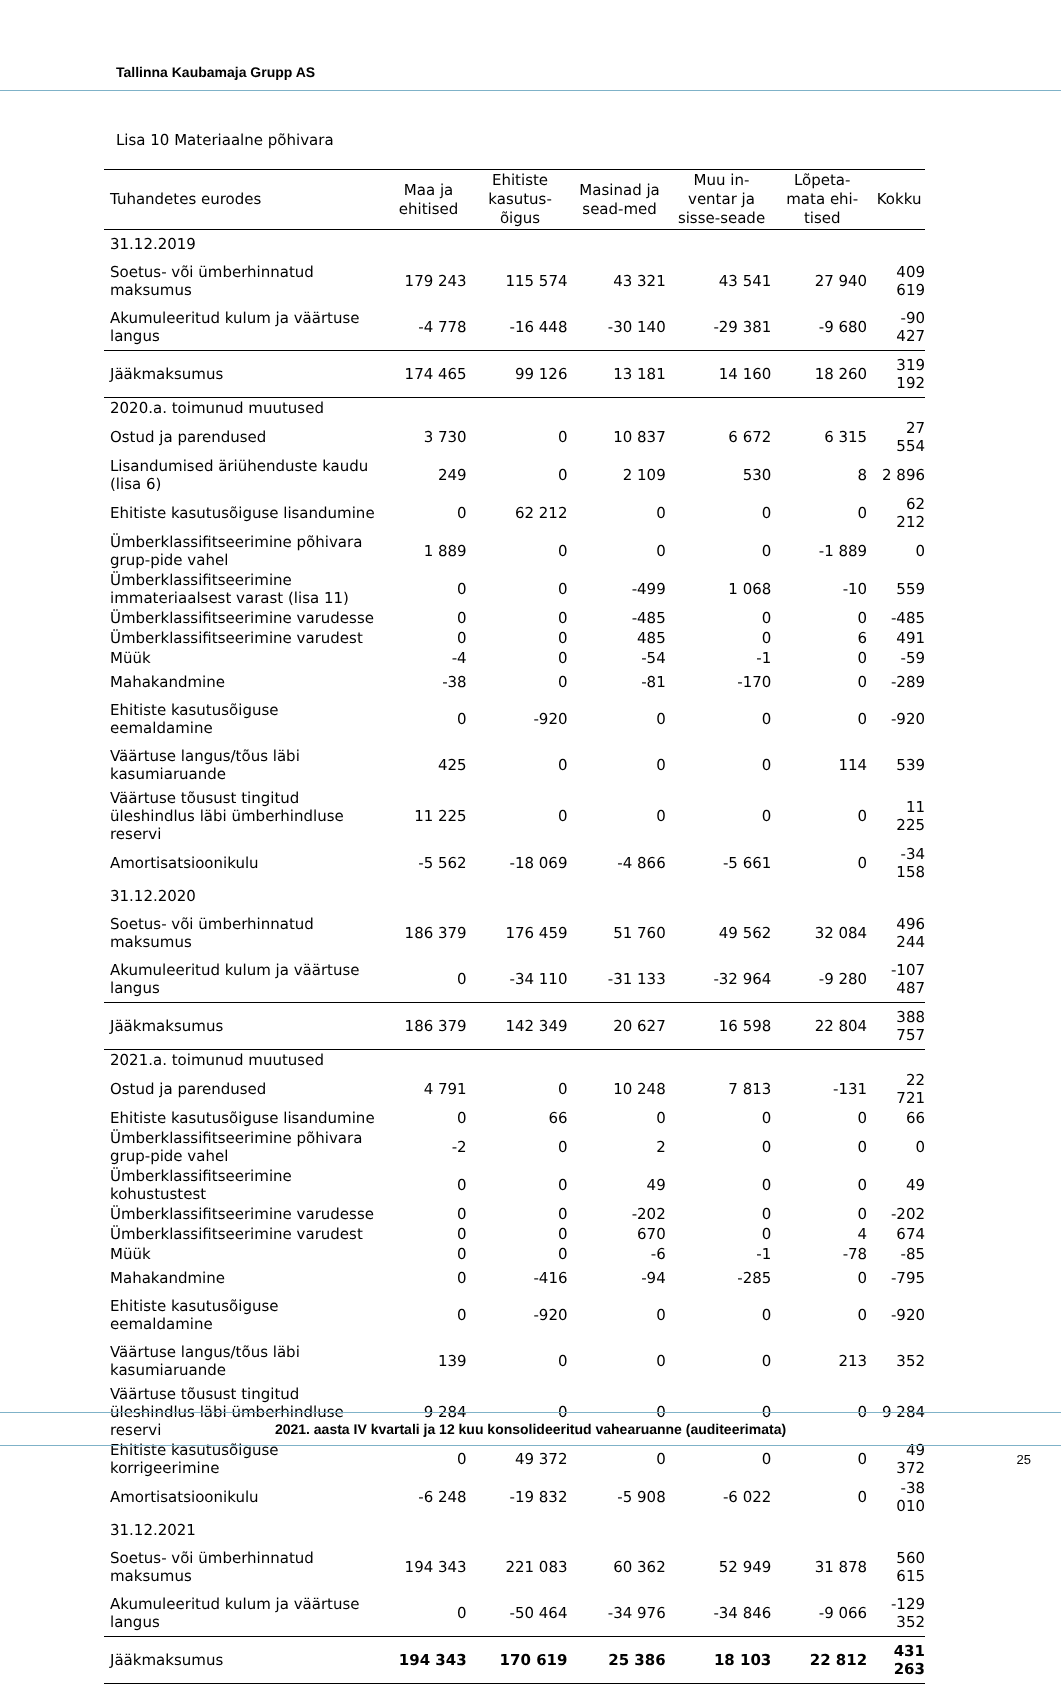Tallinna Kaubamaja Grupp AS
Lisa 10 Materiaalne põhivara
| Tuhandetes eurodes | Maa ja ehitised | Ehitiste kasutus-õigus | Masinad ja sead-med | Muu in-ventar ja sisse-seade | Lõpeta-mata ehi-tised | Kokku |
| --- | --- | --- | --- | --- | --- | --- |
| 31.12.2019 | | | | | | |
| Soetus- või ümberhinnatud maksumus | 179 243 | 115 574 | 43 321 | 43 541 | 27 940 | 409 619 |
| Akumuleeritud kulum ja väärtuse langus | -4 778 | -16 448 | -30 140 | -29 381 | -9 680 | -90 427 |
| Jääkmaksumus | 174 465 | 99 126 | 13 181 | 14 160 | 18 260 | 319 192 |
| 2020.a. toimunud muutused | | | | | | |
| Ostud ja parendused | 3 730 | 0 | 10 837 | 6 672 | 6 315 | 27 554 |
| Lisandumised äriühenduste kaudu (lisa 6) | 249 | 0 | 2 109 | 530 | 8 | 2 896 |
| Ehitiste kasutusõiguse lisandumine | 0 | 62 212 | 0 | 0 | 0 | 62 212 |
| Ümberklassifitseerimine põhivara grup-pide vahel | 1 889 | 0 | 0 | 0 | -1 889 | 0 |
| Ümberklassifitseerimine immateriaalsest varast (lisa 11) | 0 | 0 | -499 | 1 068 | -10 | 559 |
| Ümberklassifitseerimine varudesse | 0 | 0 | -485 | 0 | 0 | -485 |
| Ümberklassifitseerimine varudest | 0 | 0 | 485 | 0 | 6 | 491 |
| Müük | -4 | 0 | -54 | -1 | 0 | -59 |
| Mahakandmine | -38 | 0 | -81 | -170 | 0 | -289 |
| Ehitiste kasutusõiguse eemaldamine | 0 | -920 | 0 | 0 | 0 | -920 |
| Väärtuse langus/tõus läbi kasumiaruande | 425 | 0 | 0 | 0 | 114 | 539 |
| Väärtuse tõusust tingitud üleshindlus läbi ümberhindluse reservi | 11 225 | 0 | 0 | 0 | 0 | 11 225 |
| Amortisatsioonikulu | -5 562 | -18 069 | -4 866 | -5 661 | 0 | -34 158 |
| 31.12.2020 | | | | | | |
| Soetus- või ümberhinnatud maksumus | 186 379 | 176 459 | 51 760 | 49 562 | 32 084 | 496 244 |
| Akumuleeritud kulum ja väärtuse langus | 0 | -34 110 | -31 133 | -32 964 | -9 280 | -107 487 |
| Jääkmaksumus | 186 379 | 142 349 | 20 627 | 16 598 | 22 804 | 388 757 |
| 2021.a. toimunud muutused | | | | | | |
| Ostud ja parendused | 4 791 | 0 | 10 248 | 7 813 | -131 | 22 721 |
| Ehitiste kasutusõiguse lisandumine | 0 | 66 | 0 | 0 | 0 | 66 |
| Ümberklassifitseerimine põhivara grup-pide vahel | -2 | 0 | 2 | 0 | 0 | 0 |
| Ümberklassifitseerimine kohustustest | 0 | 0 | 49 | 0 | 0 | 49 |
| Ümberklassifitseerimine varudesse | 0 | 0 | -202 | 0 | 0 | -202 |
| Ümberklassifitseerimine varudest | 0 | 0 | 670 | 0 | 4 | 674 |
| Müük | 0 | 0 | -6 | -1 | -78 | -85 |
| Mahakandmine | 0 | -416 | -94 | -285 | 0 | -795 |
| Ehitiste kasutusõiguse eemaldamine | 0 | -920 | 0 | 0 | 0 | -920 |
| Väärtuse langus/tõus läbi kasumiaruande | 139 | 0 | 0 | 0 | 213 | 352 |
| Väärtuse tõusust tingitud üleshindlus läbi ümberhindluse reservi | 9 284 | 0 | 0 | 0 | 0 | 9 284 |
| Ehitiste kasutusõiguse korrigeerimine | 0 | 49 372 | 0 | 0 | 0 | 49 372 |
| Amortisatsioonikulu | -6 248 | -19 832 | -5 908 | -6 022 | 0 | -38 010 |
| 31.12.2021 | | | | | | |
| Soetus- või ümberhinnatud maksumus | 194 343 | 221 083 | 60 362 | 52 949 | 31 878 | 560 615 |
| Akumuleeritud kulum ja väärtuse langus | 0 | -50 464 | -34 976 | -34 846 | -9 066 | -129 352 |
| Jääkmaksumus | 194 343 | 170 619 | 25 386 | 18 103 | 22 812 | 431 263 |
2021. aasta IV kvartali ja 12 kuu konsolideeritud vahearuanne (auditeerimata)
25